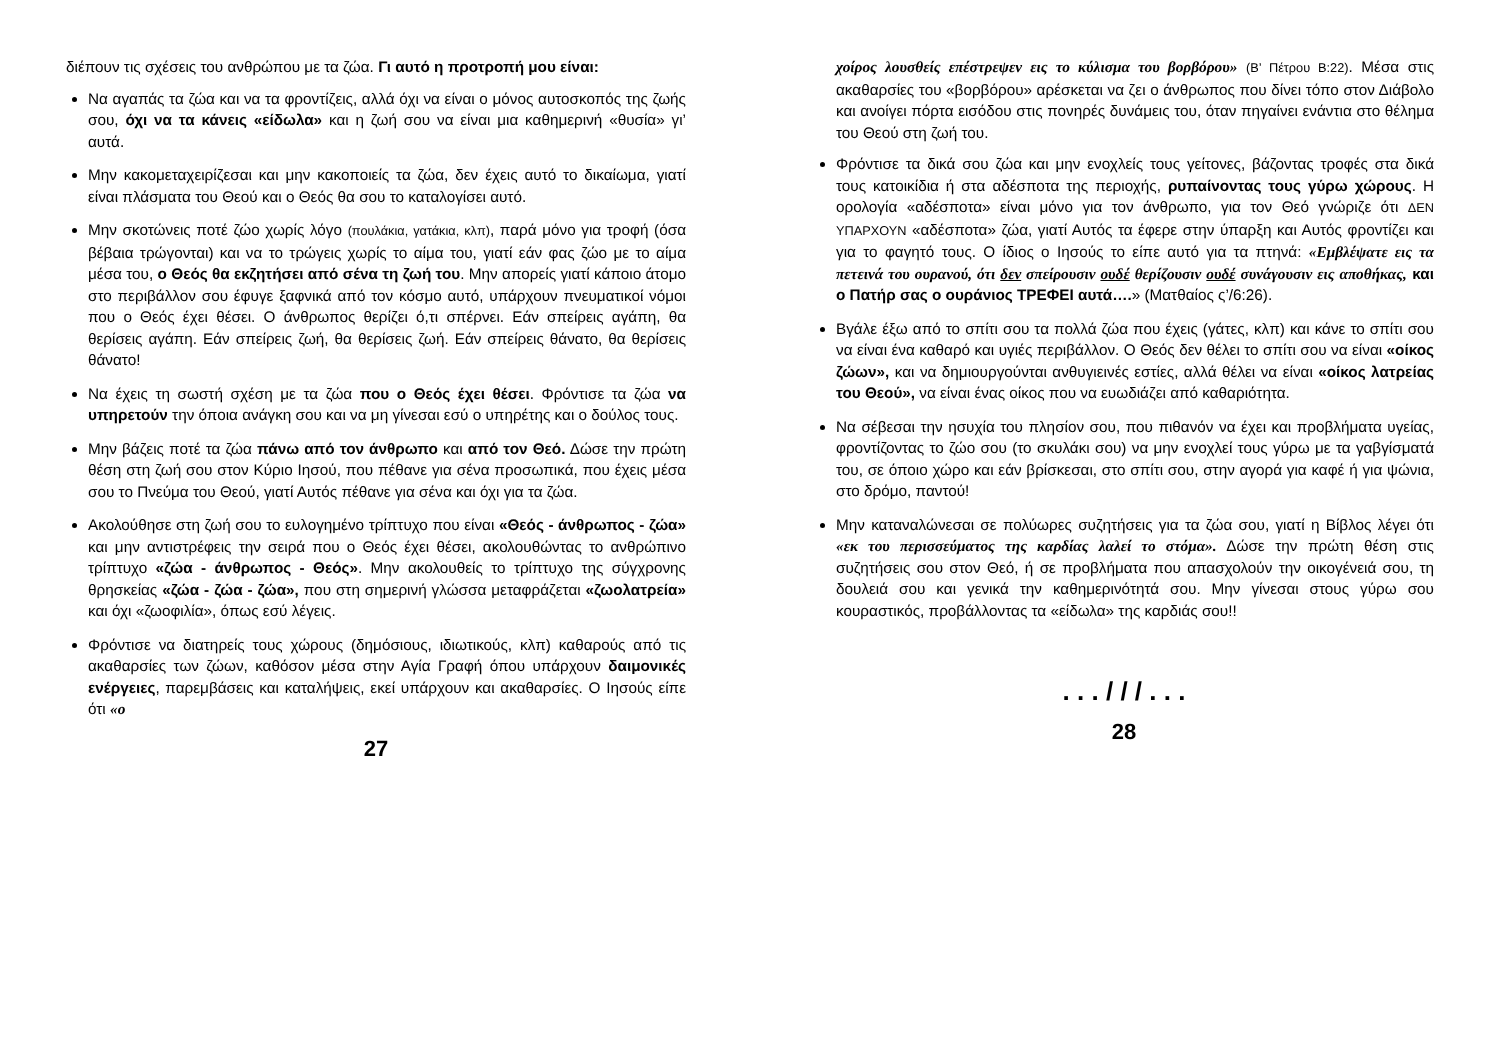διέπουν τις σχέσεις του ανθρώπου με τα ζώα. Γι αυτό η προτροπή μου είναι:
Να αγαπάς τα ζώα και να τα φροντίζεις, αλλά όχι να είναι ο μόνος αυτοσκοπός της ζωής σου, όχι να τα κάνεις «είδωλα» και η ζωή σου να είναι μια καθημερινή «θυσία» γι’ αυτά.
Μην κακομεταχειρίζεσαι και μην κακοποιείς τα ζώα, δεν έχεις αυτό το δικαίωμα, γιατί είναι πλάσματα του Θεού και ο Θεός θα σου το καταλογίσει αυτό.
Μην σκοτώνεις ποτέ ζώο χωρίς λόγο (πουλάκια, γατάκια, κλπ), παρά μόνο για τροφή (όσα βέβαια τρώγονται) και να το τρώγεις χωρίς το αίμα του, γιατί εάν φας ζώο με το αίμα μέσα του, ο Θεός θα εκζητήσει από σένα τη ζωή του. Μην απορείς γιατί κάποιο άτομο στο περιβάλλον σου έφυγε ξαφνικά από τον κόσμο αυτό, υπάρχουν πνευματικοί νόμοι που ο Θεός έχει θέσει. Ο άνθρωπος θερίζει ό,τι σπέρνει. Εάν σπείρεις αγάπη, θα θερίσεις αγάπη. Εάν σπείρεις ζωή, θα θερίσεις ζωή. Εάν σπείρεις θάνατο, θα θερίσεις θάνατο!
Να έχεις τη σωστή σχέση με τα ζώα που ο Θεός έχει θέσει. Φρόντισε τα ζώα να υπηρετούν την όποια ανάγκη σου και να μη γίνεσαι εσύ ο υπηρέτης και ο δούλος τους.
Μην βάζεις ποτέ τα ζώα πάνω από τον άνθρωπο και από τον Θεό. Δώσε την πρώτη θέση στη ζωή σου στον Κύριο Ιησού, που πέθανε για σένα προσωπικά, που έχεις μέσα σου το Πνεύμα του Θεού, γιατί Αυτός πέθανε για σένα και όχι για τα ζώα.
Ακολούθησε στη ζωή σου το ευλογημένο τρίπτυχο που είναι «Θεός - άνθρωπος - ζώα» και μην αντιστρέφεις την σειρά που ο Θεός έχει θέσει, ακολουθώντας το ανθρώπινο τρίπτυχο «ζώα - άνθρωπος - Θεός». Μην ακολουθείς το τρίπτυχο της σύγχρονης θρησκείας «ζώα - ζώα - ζώα», που στη σημερινή γλώσσα μεταφράζεται «ζωολατρεία» και όχι «ζωοφιλία», όπως εσύ λέγεις.
Φρόντισε να διατηρείς τους χώρους (δημόσιους, ιδιωτικούς, κλπ) καθαρούς από τις ακαθαρσίες των ζώων, καθόσον μέσα στην Αγία Γραφή όπου υπάρχουν δαιμονικές ενέργειες, παρεμβάσεις και καταλήψεις, εκεί υπάρχουν και ακαθαρσίες. Ο Ιησούς είπε ότι «ο
27
χοίρος λουσθείς επέστρεψεν εις το κύλισμα του βορβόρου» (Β’ Πέτρου Β:22). Μέσα στις ακαθαρσίες του «βορβόρου» αρέσκεται να ζει ο άνθρωπος που δίνει τόπο στον Διάβολο και ανοίγει πόρτα εισόδου στις πονηρές δυνάμεις του, όταν πηγαίνει ενάντια στο θέλημα του Θεού στη ζωή του.
Φρόντισε τα δικά σου ζώα και μην ενοχλείς τους γείτονες, βάζοντας τροφές στα δικά τους κατοικίδια ή στα αδέσποτα της περιοχής, ρυπαίνοντας τους γύρω χώρους. Η ορολογία «αδέσποτα» είναι μόνο για τον άνθρωπο, για τον Θεό γνώριζε ότι ΔΕΝ ΥΠΑΡΧΟΥΝ «αδέσποτα» ζώα, γιατί Αυτός τα έφερε στην ύπαρξη και Αυτός φροντίζει και για το φαγητό τους. Ο ίδιος ο Ιησούς το είπε αυτό για τα πτηνά: «Εμβλέψατε εις τα πετεινά του ουρανού, ότι δεν σπείρουσιν ουδέ θερίζουσιν ουδέ συνάγουσιν εις αποθήκας, και ο Πατήρ σας ο ουράνιος ΤΡΕΦΕΙ αυτά….» (Ματθαίος ς’/6:26).
Βγάλε έξω από το σπίτι σου τα πολλά ζώα που έχεις (γάτες, κλπ) και κάνε το σπίτι σου να είναι ένα καθαρό και υγιές περιβάλλον. Ο Θεός δεν θέλει το σπίτι σου να είναι «οίκος ζώων», και να δημιουργούνται ανθυγιεινές εστίες, αλλά θέλει να είναι «οίκος λατρείας του Θεού», να είναι ένας οίκος που να ευωδιάζει από καθαριότητα.
Να σέβεσαι την ησυχία του πλησίον σου, που πιθανόν να έχει και προβλήματα υγείας, φροντίζοντας το ζώο σου (το σκυλάκι σου) να μην ενοχλεί τους γύρω με τα γαβγίσματά του, σε όποιο χώρο και εάν βρίσκεσαι, στο σπίτι σου, στην αγορά για καφέ ή για ψώνια, στο δρόμο, παντού!
Μην καταναλώνεσαι σε πολύωρες συζητήσεις για τα ζώα σου, γιατί η Βίβλος λέγει ότι «εκ του περισσεύματος της καρδίας λαλεί το στόμα». Δώσε την πρώτη θέση στις συζητήσεις σου στον Θεό, ή σε προβλήματα που απασχολούν την οικογένειά σου, τη δουλειά σου και γενικά την καθημερινότητά σου. Μην γίνεσαι στους γύρω σου κουραστικός, προβάλλοντας τα «είδωλα» της καρδιάς σου!!
. . . / / / . . .
28